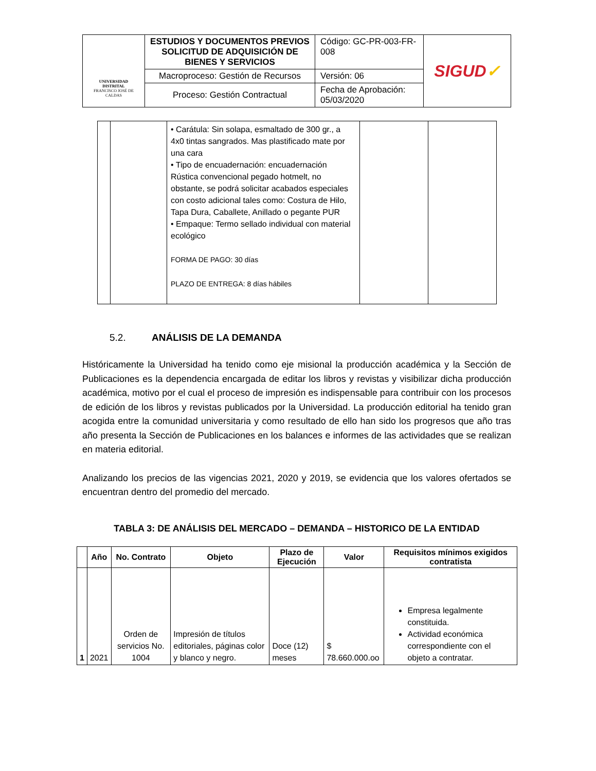| UNIVERSIDAD DISTRITAL FRANCISCO JOSÉ DE CALDAS | ESTUDIOS Y DOCUMENTOS PREVIOS SOLICITUD DE ADQUISICIÓN DE BIENES Y SERVICIOS | Código: GC-PR-003-FR-008 | SIGUD ✓ |
| | Macroproceso: Gestión de Recursos | Versión: 06 | |
| | Proceso: Gestión Contractual | Fecha de Aprobación: 05/03/2020 | |
| | | • Carátula: Sin solapa, esmaltado de 300 gr., a 4x0 tintas sangrados. Mas plastificado mate por una cara • Tipo de encuadernación: encuadernación Rústica convencional pegado hotmelt, no obstante, se podrá solicitar acabados especiales con costo adicional tales como: Costura de Hilo, Tapa Dura, Caballete, Anillado o pegante PUR • Empaque: Termo sellado individual con material ecológico FORMA DE PAGO: 30 días PLAZO DE ENTREGA: 8 días hábiles | | |
5.2. ANÁLISIS DE LA DEMANDA
Históricamente la Universidad ha tenido como eje misional la producción académica y la Sección de Publicaciones es la dependencia encargada de editar los libros y revistas y visibilizar dicha producción académica, motivo por el cual el proceso de impresión es indispensable para contribuir con los procesos de edición de los libros y revistas publicados por la Universidad. La producción editorial ha tenido gran acogida entre la comunidad universitaria y como resultado de ello han sido los progresos que año tras año presenta la Sección de Publicaciones en los balances e informes de las actividades que se realizan en materia editorial.
Analizando los precios de las vigencias 2021, 2020 y 2019, se evidencia que los valores ofertados se encuentran dentro del promedio del mercado.
TABLA 3: DE ANÁLISIS DEL MERCADO – DEMANDA – HISTORICO DE LA ENTIDAD
| | Año | No. Contrato | Objeto | Plazo de Ejecución | Valor | Requisitos mínimos exigidos contratista |
| --- | --- | --- | --- | --- | --- | --- |
| 1 | 2021 | Orden de servicios No. 1004 | Impresión de títulos editoriales, páginas color y blanco y negro. | Doce (12) meses | $ 78.660.000.oo | Empresa legalmente constituida. Actividad económica correspondiente con el objeto a contratar. |